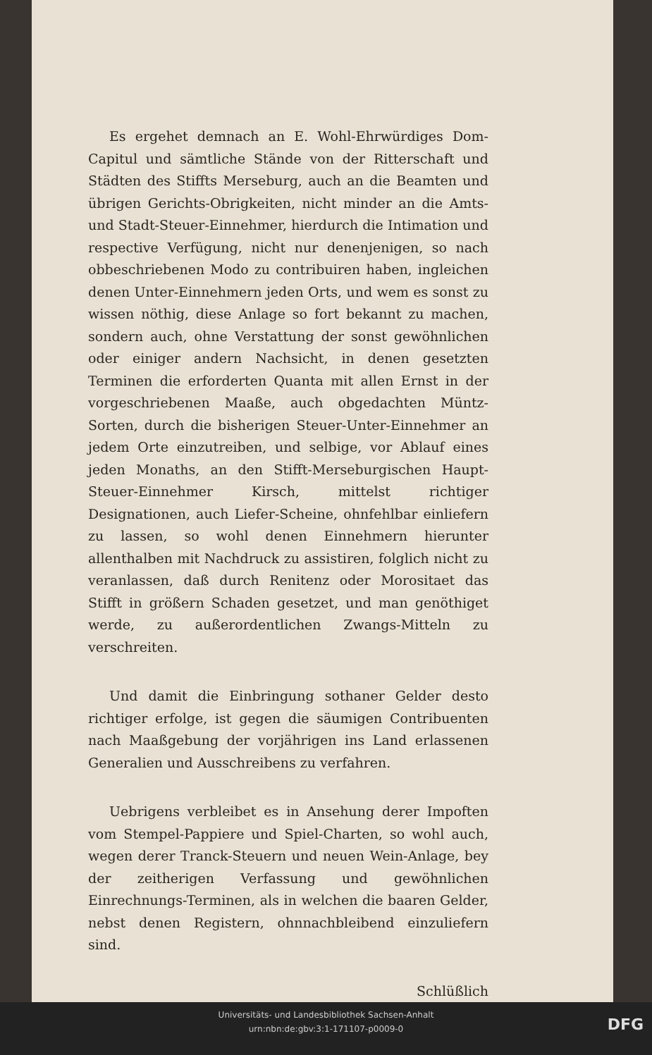Es ergehet demnach an E. Wohl-Ehrwürdiges Dom-Capitul und sämtliche Stände von der Ritterschaft und Städten des Stiffts Merseburg, auch an die Beamten und übrigen Gerichts-Obrigkeiten, nicht minder an die Amts- und Stadt-Steuer-Einnehmer, hierdurch die Intimation und respective Verfügung, nicht nur denenjenigen, so nach obbeschriebenen Modo zu contribuiren haben, ingleichen denen Unter-Einnehmern jeden Orts, und wem es sonst zu wissen nöthig, diese Anlage so fort bekannt zu machen, sondern auch, ohne Verstattung der sonst gewöhnlichen oder einiger andern Nachsicht, in denen gesetzten Terminen die erforderten Quanta mit allen Ernst in der vorgeschriebenen Maaße, auch obgedachten Müntz-Sorten, durch die bisherigen Steuer-Unter-Einnehmer an jedem Orte einzutreiben, und selbige, vor Ablauf eines jeden Monaths, an den Stifft-Merseburgischen Haupt-Steuer-Einnehmer Kirsch, mittelst richtiger Designationen, auch Liefer-Scheine, ohnfehlbar einliefern zu lassen, so wohl denen Einnehmern hierunter allenthalben mit Nachdruck zu assistiren, folglich nicht zu veranlassen, daß durch Renitenz oder Morositaet das Stifft in größern Schaden gesetzet, und man genöthiget werde, zu außerordentlichen Zwangs-Mitteln zu verschreiten.
Und damit die Einbringung sothaner Gelder desto richtiger erfolge, ist gegen die säumigen Contribuenten nach Maaßgebung der vorjährigen ins Land erlassenen Generalien und Ausschreibens zu verfahren.
Uebrigens verbleibet es in Ansehung derer Impoften vom Stempel-Pappiere und Spiel-Charten, so wohl auch, wegen derer Tranck-Steuern und neuen Wein-Anlage, bey der zeitherigen Verfassung und gewöhnlichen Einrechnungs-Terminen, als in welchen die baaren Gelder, nebst denen Registern, ohnnachbleibend einzuliefern sind.
Schlüßlich
Universitäts- und Landesbibliothek Sachsen-Anhalt
urn:nbn:de:gbv:3:1-171107-p0009-0
DFG